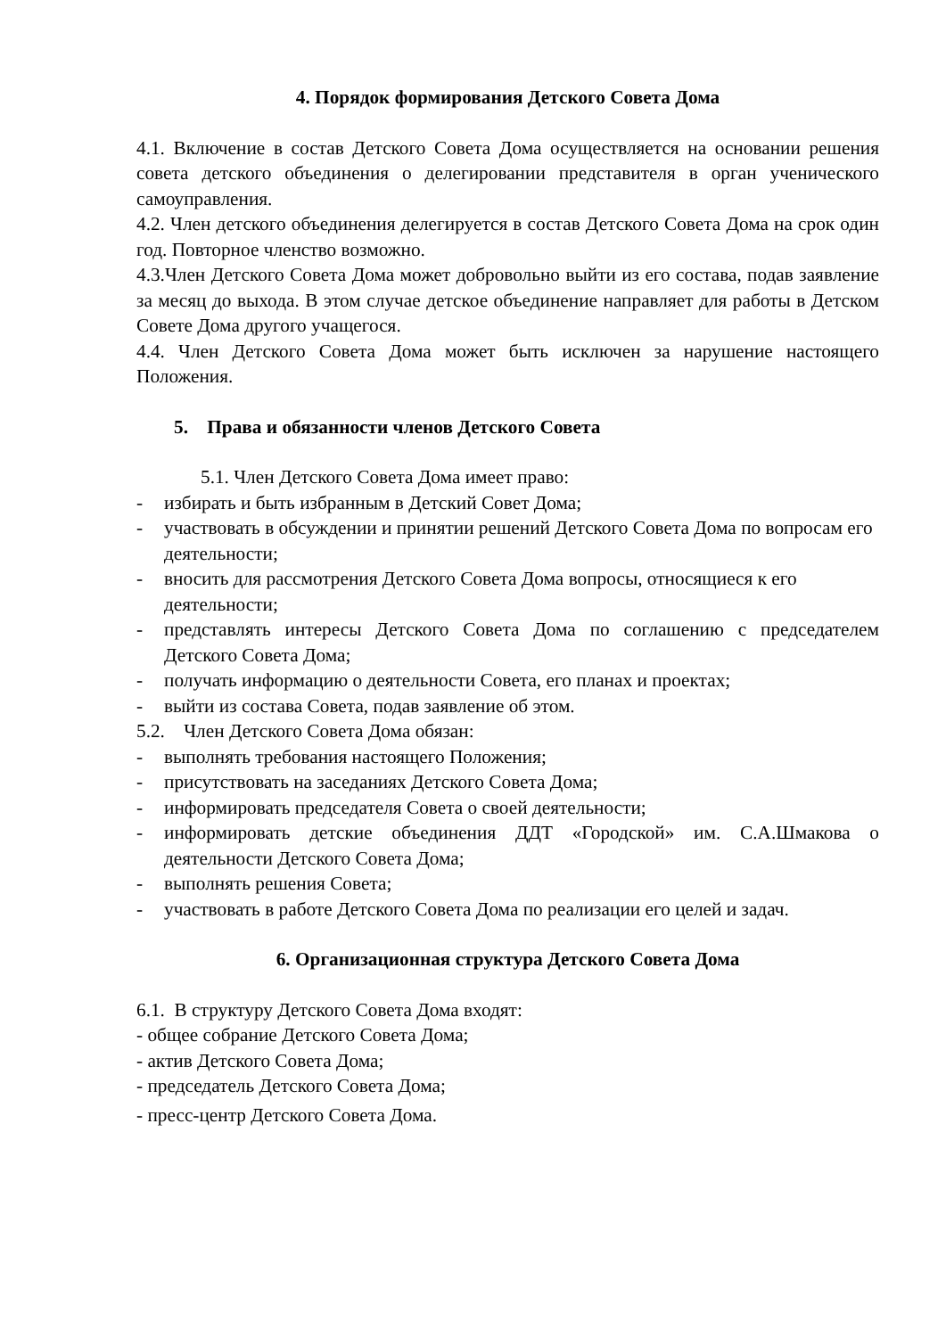4. Порядок формирования Детского Совета Дома
4.1. Включение в состав Детского Совета Дома осуществляется на основании решения совета детского объединения о делегировании представителя в орган ученического самоуправления.
4.2. Член детского объединения делегируется в состав Детского Совета Дома на срок один год. Повторное членство возможно.
4.3.Член Детского Совета Дома может добровольно выйти из его состава, подав заявление за месяц до выхода. В этом случае детское объединение направляет для работы в Детском Совете Дома другого учащегося.
4.4. Член Детского Совета Дома может быть исключен за нарушение настоящего Положения.
5. Права и обязанности членов Детского Совета
5.1. Член Детского Совета Дома имеет право:
- избирать и быть избранным в Детский Совет Дома;
- участвовать в обсуждении и принятии решений Детского Совета Дома по вопросам его деятельности;
- вносить для рассмотрения Детского Совета Дома вопросы, относящиеся к его деятельности;
- представлять интересы Детского Совета Дома по соглашению с председателем Детского Совета Дома;
- получать информацию о деятельности Совета, его планах и проектах;
- выйти из состава Совета, подав заявление об этом.
5.2. Член Детского Совета Дома обязан:
- выполнять требования настоящего Положения;
- присутствовать на заседаниях Детского Совета Дома;
- информировать председателя Совета о своей деятельности;
- информировать детские объединения ДДТ «Городской» им. С.А.Шмакова о деятельности Детского Совета Дома;
- выполнять решения Совета;
- участвовать в работе Детского Совета Дома по реализации его целей и задач.
6. Организационная структура Детского Совета Дома
6.1. В структуру Детского Совета Дома входят:
- общее собрание Детского Совета Дома;
- актив Детского Совета Дома;
- председатель Детского Совета Дома;
- пресс-центр Детского Совета Дома.